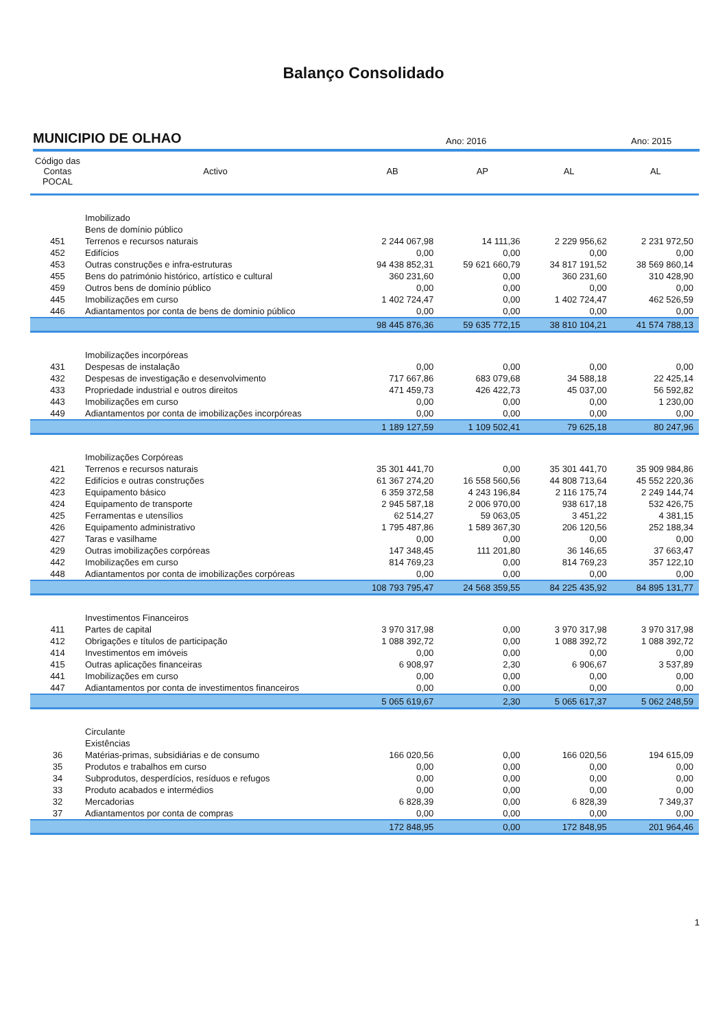Balanço Consolidado
MUNICIPIO DE OLHAO
Ano: 2016
Ano: 2015
| Código das Contas POCAL | Activo | AB | AP | AL | AL |
| --- | --- | --- | --- | --- | --- |
| | Imobilizado | | | | |
| | Bens de domínio público | | | | |
| 451 | Terrenos e recursos naturais | 2 244 067,98 | 14 111,36 | 2 229 956,62 | 2 231 972,50 |
| 452 | Edifícios | 0,00 | 0,00 | 0,00 | 0,00 |
| 453 | Outras construções e infra-estruturas | 94 438 852,31 | 59 621 660,79 | 34 817 191,52 | 38 569 860,14 |
| 455 | Bens do património histórico, artístico e cultural | 360 231,60 | 0,00 | 360 231,60 | 310 428,90 |
| 459 | Outros bens de domínio público | 0,00 | 0,00 | 0,00 | 0,00 |
| 445 | Imobilizações em curso | 1 402 724,47 | 0,00 | 1 402 724,47 | 462 526,59 |
| 446 | Adiantamentos por conta de bens de dominio público | 0,00 | 0,00 | 0,00 | 0,00 |
| | | 98 445 876,36 | 59 635 772,15 | 38 810 104,21 | 41 574 788,13 |
| | Imobilizações incorpóreas | | | | |
| 431 | Despesas de instalação | 0,00 | 0,00 | 0,00 | 0,00 |
| 432 | Despesas de investigação e desenvolvimento | 717 667,86 | 683 079,68 | 34 588,18 | 22 425,14 |
| 433 | Propriedade industrial e outros direitos | 471 459,73 | 426 422,73 | 45 037,00 | 56 592,82 |
| 443 | Imobilizações em curso | 0,00 | 0,00 | 0,00 | 1 230,00 |
| 449 | Adiantamentos por conta de imobilizações incorpóreas | 0,00 | 0,00 | 0,00 | 0,00 |
| | | 1 189 127,59 | 1 109 502,41 | 79 625,18 | 80 247,96 |
| | Imobilizações Corpóreas | | | | |
| 421 | Terrenos e recursos naturais | 35 301 441,70 | 0,00 | 35 301 441,70 | 35 909 984,86 |
| 422 | Edifícios e outras construções | 61 367 274,20 | 16 558 560,56 | 44 808 713,64 | 45 552 220,36 |
| 423 | Equipamento básico | 6 359 372,58 | 4 243 196,84 | 2 116 175,74 | 2 249 144,74 |
| 424 | Equipamento de transporte | 2 945 587,18 | 2 006 970,00 | 938 617,18 | 532 426,75 |
| 425 | Ferramentas e utensílios | 62 514,27 | 59 063,05 | 3 451,22 | 4 381,15 |
| 426 | Equipamento administrativo | 1 795 487,86 | 1 589 367,30 | 206 120,56 | 252 188,34 |
| 427 | Taras e vasilhame | 0,00 | 0,00 | 0,00 | 0,00 |
| 429 | Outras imobilizações corpóreas | 147 348,45 | 111 201,80 | 36 146,65 | 37 663,47 |
| 442 | Imobilizações em curso | 814 769,23 | 0,00 | 814 769,23 | 357 122,10 |
| 448 | Adiantamentos por conta de imobilizações corpóreas | 0,00 | 0,00 | 0,00 | 0,00 |
| | | 108 793 795,47 | 24 568 359,55 | 84 225 435,92 | 84 895 131,77 |
| | Investimentos Financeiros | | | | |
| 411 | Partes de capital | 3 970 317,98 | 0,00 | 3 970 317,98 | 3 970 317,98 |
| 412 | Obrigações e títulos de participação | 1 088 392,72 | 0,00 | 1 088 392,72 | 1 088 392,72 |
| 414 | Investimentos em imóveis | 0,00 | 0,00 | 0,00 | 0,00 |
| 415 | Outras aplicações financeiras | 6 908,97 | 2,30 | 6 906,67 | 3 537,89 |
| 441 | Imobilizações em curso | 0,00 | 0,00 | 0,00 | 0,00 |
| 447 | Adiantamentos por conta de investimentos financeiros | 0,00 | 0,00 | 0,00 | 0,00 |
| | | 5 065 619,67 | 2,30 | 5 065 617,37 | 5 062 248,59 |
| | Circulante | | | | |
| | Existências | | | | |
| 36 | Matérias-primas, subsidiárias e de consumo | 166 020,56 | 0,00 | 166 020,56 | 194 615,09 |
| 35 | Produtos e trabalhos em curso | 0,00 | 0,00 | 0,00 | 0,00 |
| 34 | Subprodutos, desperdícios, resíduos e refugos | 0,00 | 0,00 | 0,00 | 0,00 |
| 33 | Produto acabados e intermédios | 0,00 | 0,00 | 0,00 | 0,00 |
| 32 | Mercadorias | 6 828,39 | 0,00 | 6 828,39 | 7 349,37 |
| 37 | Adiantamentos por conta de compras | 0,00 | 0,00 | 0,00 | 0,00 |
| | | 172 848,95 | 0,00 | 172 848,95 | 201 964,46 |
1